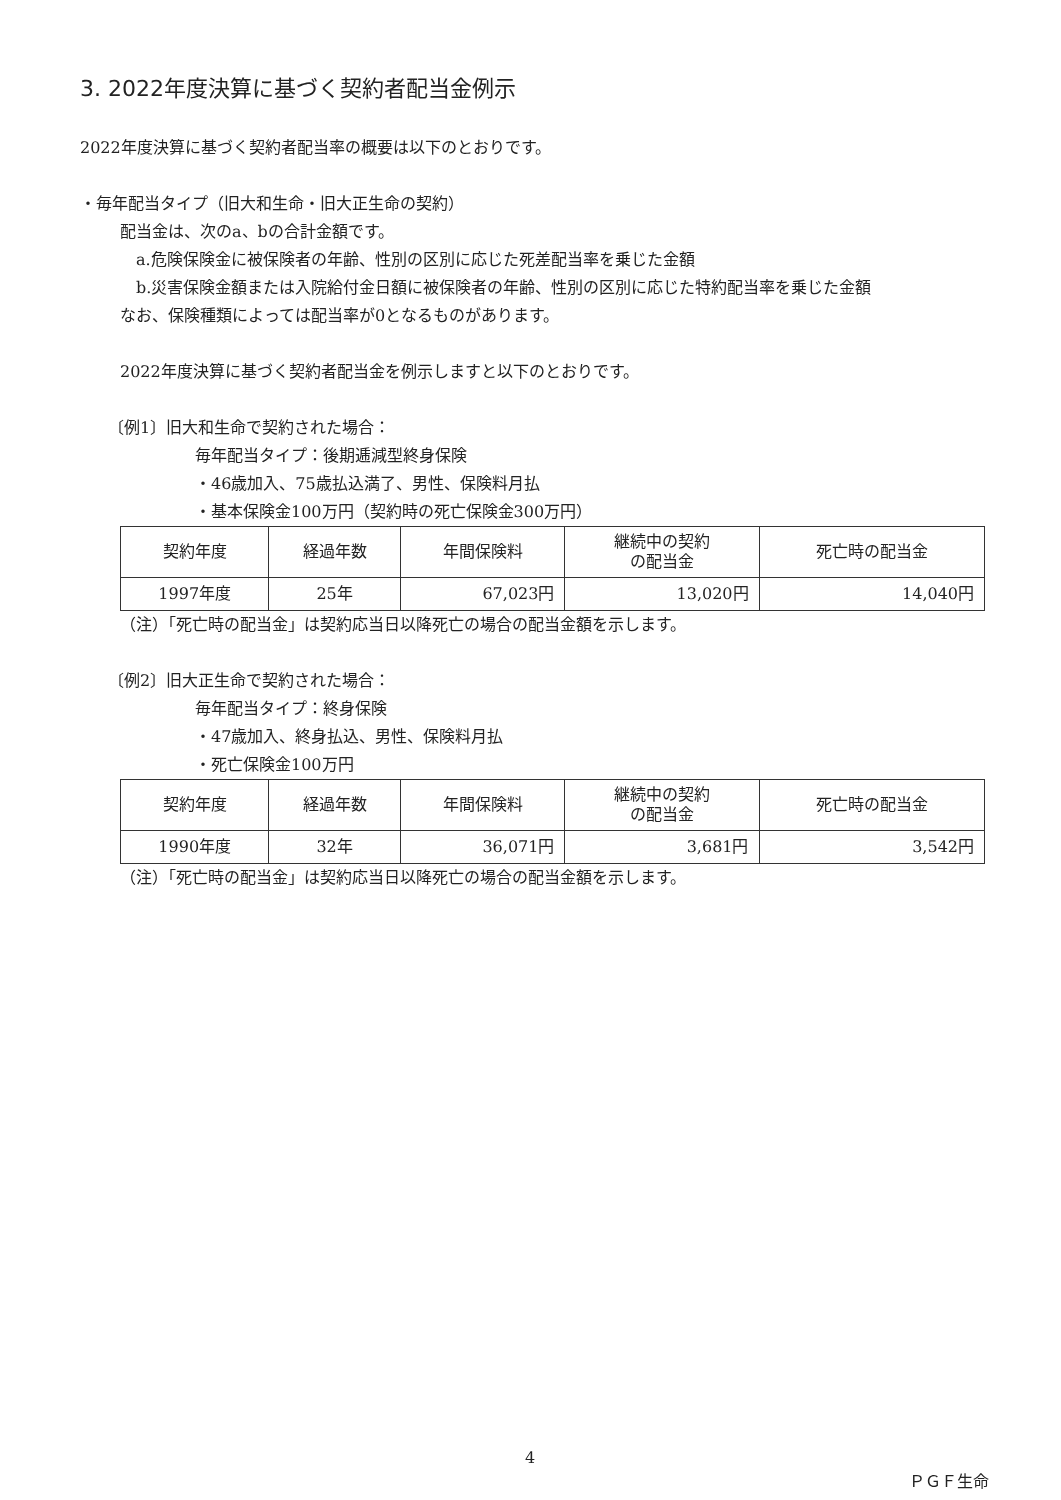3. 2022年度決算に基づく契約者配当金例示
2022年度決算に基づく契約者配当率の概要は以下のとおりです。
・毎年配当タイプ（旧大和生命・旧大正生命の契約）
配当金は、次のa、bの合計金額です。
a.危険保険金に被保険者の年齢、性別の区別に応じた死差配当率を乗じた金額
b.災害保険金額または入院給付金日額に被保険者の年齢、性別の区別に応じた特約配当率を乗じた金額
なお、保険種類によっては配当率が0となるものがあります。
2022年度決算に基づく契約者配当金を例示しますと以下のとおりです。
〔例1〕旧大和生命で契約された場合：
毎年配当タイプ：後期逓減型終身保険
・46歳加入、75歳払込満了、男性、保険料月払
・基本保険金100万円（契約時の死亡保険金300万円）
| 契約年度 | 経過年数 | 年間保険料 | 継続中の契約 の配当金 | 死亡時の配当金 |
| --- | --- | --- | --- | --- |
| 1997年度 | 25年 | 67,023円 | 13,020円 | 14,040円 |
（注）「死亡時の配当金」は契約応当日以降死亡の場合の配当金額を示します。
〔例2〕旧大正生命で契約された場合：
毎年配当タイプ：終身保険
・47歳加入、終身払込、男性、保険料月払
・死亡保険金100万円
| 契約年度 | 経過年数 | 年間保険料 | 継続中の契約 の配当金 | 死亡時の配当金 |
| --- | --- | --- | --- | --- |
| 1990年度 | 32年 | 36,071円 | 3,681円 | 3,542円 |
（注）「死亡時の配当金」は契約応当日以降死亡の場合の配当金額を示します。
4
ＰＧＦ生命